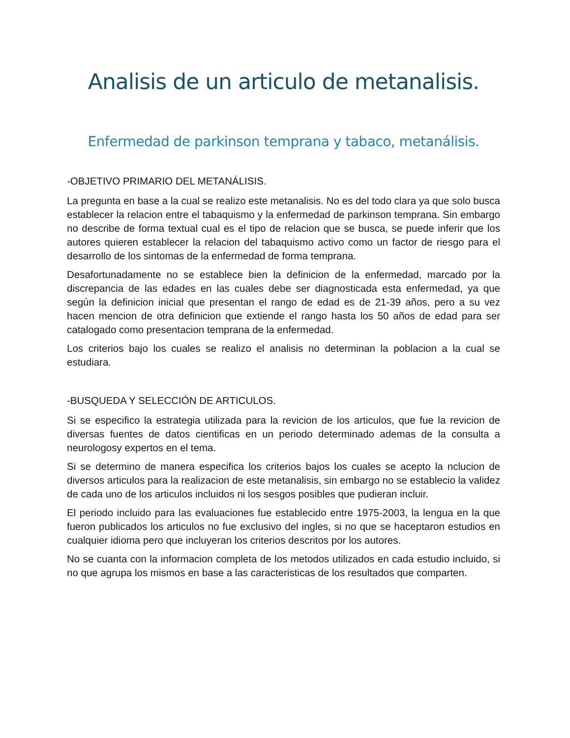Analisis de un articulo de metanalisis.
Enfermedad de parkinson temprana y tabaco, metanálisis.
-OBJETIVO PRIMARIO DEL METANÁLISIS.
La pregunta en base a la cual se realizo este metanalisis. No es del todo clara ya que solo busca establecer la relacion entre el tabaquismo y la enfermedad de parkinson temprana. Sin embargo no describe de forma textual cual es el tipo de relacion que se busca, se puede inferir que los autores quieren establecer la relacion del tabaquismo activo como un factor de riesgo para el desarrollo de los sintomas de la enfermedad de forma temprana.
Desafortunadamente no se establece bien la definicion de la enfermedad, marcado por la discrepancia de las edades en las cuales debe ser diagnosticada esta enfermedad, ya que según la definicion inicial que presentan el rango de edad es de 21-39 años, pero a su vez hacen mencion de otra definicion que extiende el rango hasta los 50 años de edad para ser catalogado como presentacion temprana de la enfermedad.
Los criterios bajo los cuales se realizo el analisis no determinan la poblacion a la cual se estudiara.
-BUSQUEDA Y SELECCIÓN DE ARTICULOS.
Si se especifico la estrategia utilizada para la revicion de los articulos, que fue la revicion de diversas fuentes de datos cientificas en un periodo determinado ademas de la consulta a neurologosy expertos en el tema.
Si se determino de manera especifica los criterios bajos los cuales se acepto la nclucion de diversos articulos para la realizacion de este metanalisis, sin embargo no se establecio la validez de cada uno de los articulos incluidos ni los sesgos posibles que pudieran incluir.
El periodo incluido para las evaluaciones fue establecido entre 1975-2003, la lengua en la que fueron publicados los articulos no fue exclusivo del ingles, si no que se haceptaron estudios en cualquier idioma pero que incluyeran los criterios descritos por los autores.
No se cuanta con la informacion completa de los metodos utilizados en cada estudio incluido, si no que agrupa los mismos en base a las caracteristicas de los resultados que comparten.